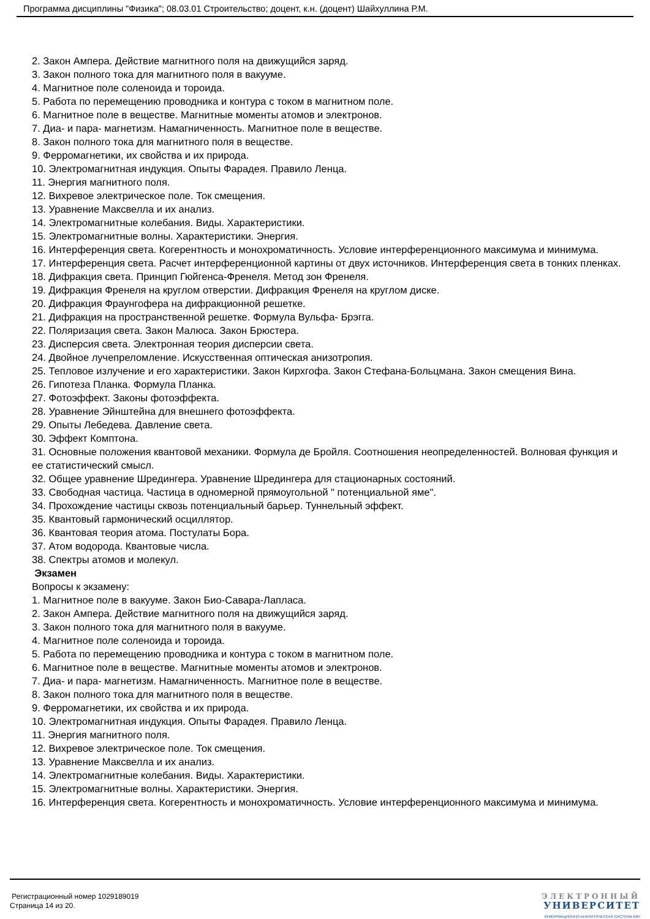Программа дисциплины "Физика"; 08.03.01 Строительство; доцент, к.н. (доцент) Шайхуллина Р.М.
2. Закон Ампера. Действие магнитного поля на движущийся заряд.
3. Закон полного тока для магнитного поля в вакууме.
4. Магнитное поле соленоида и тороида.
5. Работа по перемещению проводника и контура с током в магнитном поле.
6. Магнитное поле в веществе. Магнитные моменты атомов и электронов.
7. Диа- и пара- магнетизм. Намагниченность. Магнитное поле в веществе.
8. Закон полного тока для магнитного поля в веществе.
9. Ферромагнетики, их свойства и их природа.
10. Электромагнитная индукция. Опыты Фарадея. Правило Ленца.
11. Энергия магнитного поля.
12. Вихревое электрическое поле. Ток смещения.
13. Уравнение Максвелла и их анализ.
14. Электромагнитные колебания. Виды. Характеристики.
15. Электромагнитные волны. Характеристики. Энергия.
16. Интерференция света. Когерентность и монохроматичность. Условие интерференционного максимума и минимума.
17. Интерференция света. Расчет интерференционной картины от двух источников. Интерференция света в тонких пленках.
18. Дифракция света. Принцип Гюйгенса-Френеля. Метод зон Френеля.
19. Дифракция Френеля на круглом отверстии. Дифракция Френеля на круглом диске.
20. Дифракция Фраунгофера на дифракционной решетке.
21. Дифракция на пространственной решетке. Формула Вульфа- Брэгга.
22. Поляризация света. Закон Малюса. Закон Брюстера.
23. Дисперсия света. Электронная теория дисперсии света.
24. Двойное лучепреломление. Искусственная оптическая анизотропия.
25. Тепловое излучение и его характеристики. Закон Кирхгофа. Закон Стефана-Больцмана. Закон смещения Вина.
26. Гипотеза Планка. Формула Планка.
27. Фотоэффект. Законы фотоэффекта.
28. Уравнение Эйнштейна для внешнего фотоэффекта.
29. Опыты Лебедева. Давление света.
30. Эффект Комптона.
31. Основные положения квантовой механики. Формула де Бройля. Соотношения неопределенностей. Волновая функция и ее статистический смысл.
32. Общее уравнение Шредингера. Уравнение Шредингера для стационарных состояний.
33. Свободная частица. Частица в одномерной прямоугольной " потенциальной яме".
34. Прохождение частицы сквозь потенциальный барьер. Туннельный эффект.
35. Квантовый гармонический осциллятор.
36. Квантовая теория атома. Постулаты Бора.
37. Атом водорода. Квантовые числа.
38. Спектры атомов и молекул.
Экзамен
Вопросы к экзамену:
1. Магнитное поле в вакууме. Закон Био-Савара-Лапласа.
2. Закон Ампера. Действие магнитного поля на движущийся заряд.
3. Закон полного тока для магнитного поля в вакууме.
4. Магнитное поле соленоида и тороида.
5. Работа по перемещению проводника и контура с током в магнитном поле.
6. Магнитное поле в веществе. Магнитные моменты атомов и электронов.
7. Диа- и пара- магнетизм. Намагниченность. Магнитное поле в веществе.
8. Закон полного тока для магнитного поля в веществе.
9. Ферромагнетики, их свойства и их природа.
10. Электромагнитная индукция. Опыты Фарадея. Правило Ленца.
11. Энергия магнитного поля.
12. Вихревое электрическое поле. Ток смещения.
13. Уравнение Максвелла и их анализ.
14. Электромагнитные колебания. Виды. Характеристики.
15. Электромагнитные волны. Характеристики. Энергия.
16. Интерференция света. Когерентность и монохроматичность. Условие интерференционного максимума и минимума.
Регистрационный номер 1029189019
Страница 14 из 20.
ЭЛЕКТРОННЫЙ
УНИВЕРСИТЕТ
ИНФОРМАЦИОННО-АНАЛИТИЧЕСКАЯ СИСТЕМА КФУ